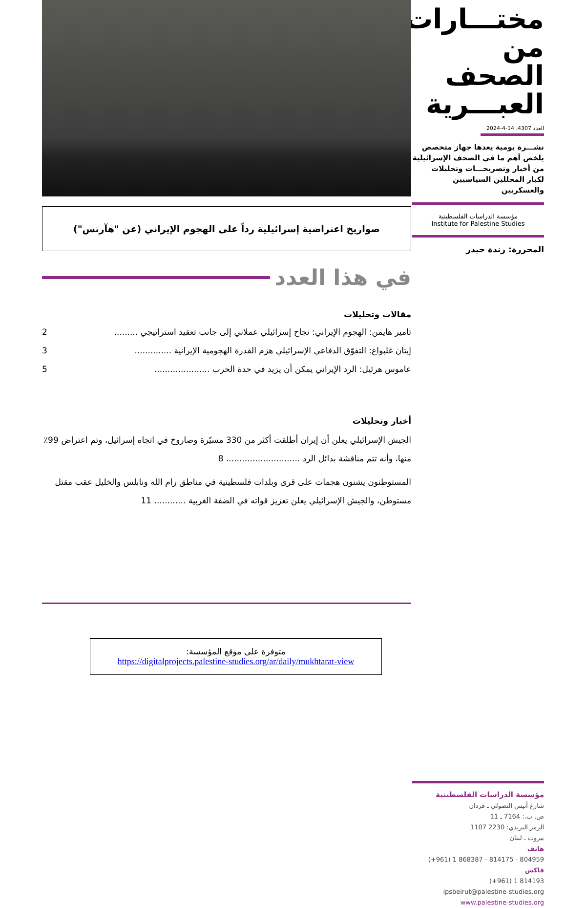مختـــارات
من الصحف
العبـــرية
العدد 4307، 14-4-2024
نشـــرة يومية يعدها جهاز متخصص يلخص أهم ما في الصحف الإسرائيلية من أخبار وتصريحـــات وتحليلات لكبار المحللين السياسيين والعسكريين
مؤسسة الدراسات الفلسطينية
Institute for Palestine Studies
المحررة: رندة حيدر
مؤسسة الدراسات الفلسطينية
شارع أنيس النصولي ـ فردان
ص. ب.: 7164 ـ 11
الرمز البريدي: 2230 1107
بيروت ـ لبنان
هاتف
(+961) 1 868387 - 814175 - 804959
فاكس
(+961) 1 814193
ipsbeirut@palestine-studies.org
www.palestine-studies.org
صواريخ اعتراضية إسرائيلية رداً على الهجوم الإيراني (عن "هآرتس")
في هذا العدد
مقالات وتحليلات
تامير هايمن: الهجوم الإيراني: نجاح إسرائيلي عملاني إلى جانب تعقيد استراتيجي ......... 2
إيتان غلبواع: التفوّق الدفاعي الإسرائيلي هزم القدرة الهجومية الإيرانية .............. 3
عاموس هرئيل: الرد الإيراني يمكن أن يزيد في حدة الحرب ..................... 5
أخبار وتحليلات
الجيش الإسرائيلي يعلن أن إيران أطلقت أكثر من 330 مسيّرة وصاروخ في اتجاه إسرائيل، وتم اعتراض 99٪ منها، وأنه تتم مناقشة بدائل الرد ............................ 8
المستوطنون يشنون هجمات على قرى وبلدات فلسطينية في مناطق رام الله ونابلس والخليل عقب مقتل مستوطن، والجيش الإسرائيلي يعلن تعزيز قواته في الضفة الغربية ............ 11
متوفرة على موقع المؤسسة:
https://digitalprojects.palestine-studies.org/ar/daily/mukhtarat-view